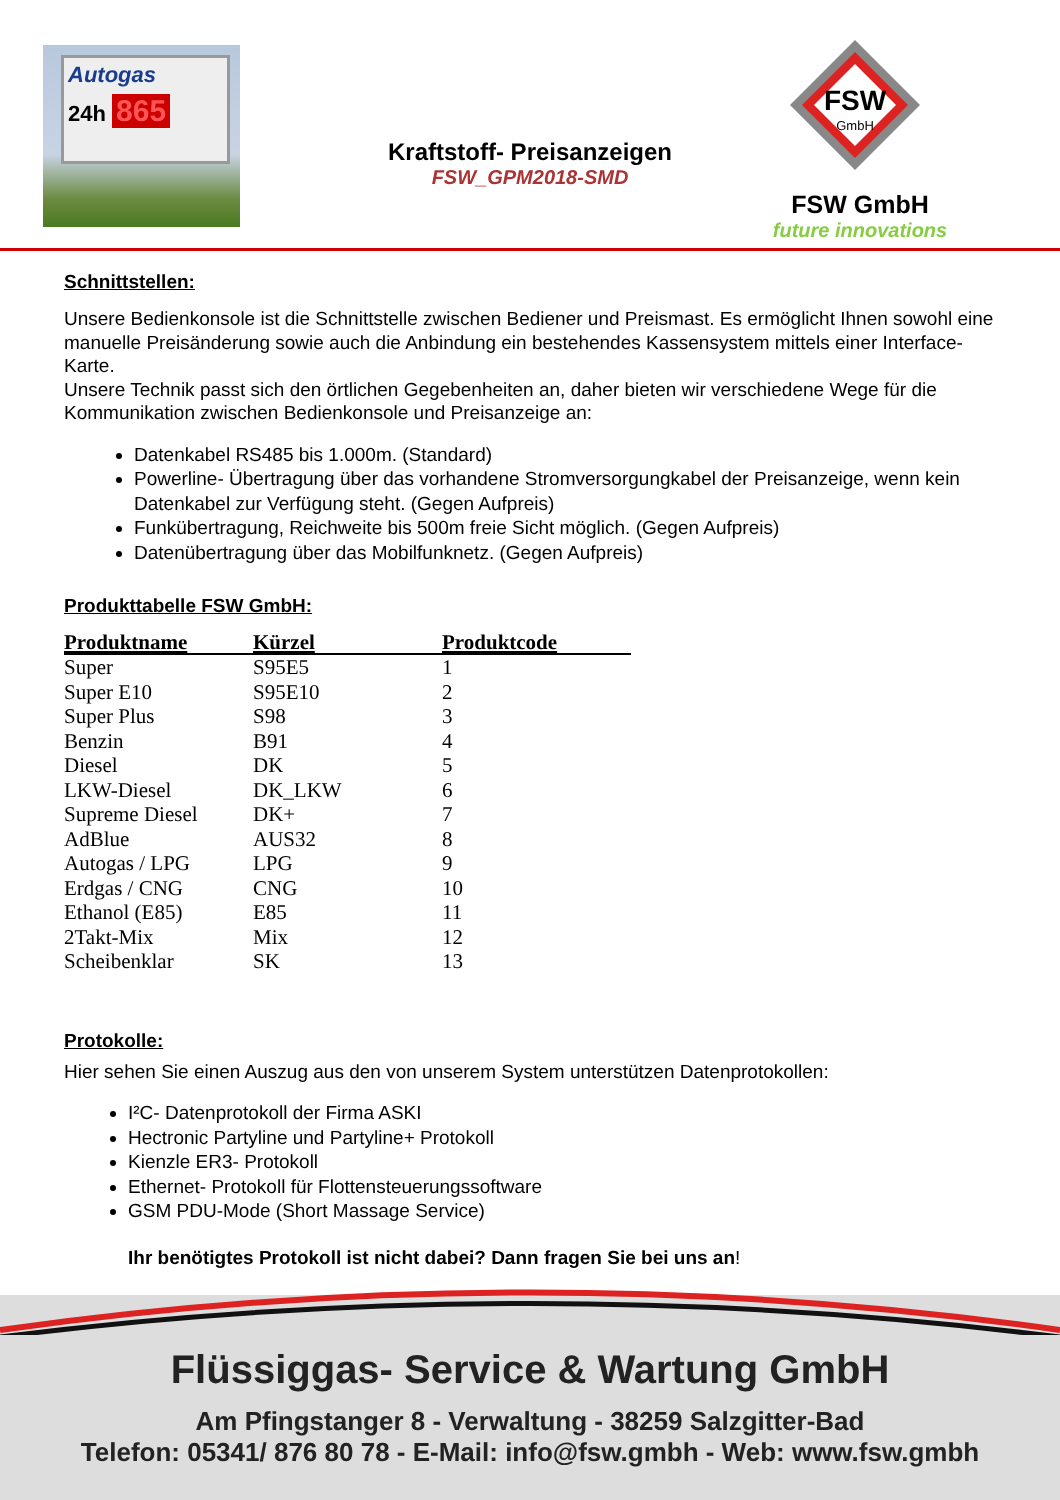Autogas
24h 865
Kraftstoff- Preisanzeigen
FSW_GPM2018-SMD
FSW
GmbH
FSW GmbH
future innovations
Schnittstellen:
Unsere Bedienkonsole ist die Schnittstelle zwischen Bediener und Preismast. Es ermöglicht Ihnen sowohl eine manuelle Preisänderung sowie auch die Anbindung ein bestehendes Kassensystem mittels einer Interface- Karte.
Unsere Technik passt sich den örtlichen Gegebenheiten an, daher bieten wir verschiedene Wege für die Kommunikation zwischen Bedienkonsole und Preisanzeige an:
Datenkabel RS485 bis 1.000m. (Standard)
Powerline- Übertragung über das vorhandene Stromversorgungkabel der Preisanzeige, wenn kein Datenkabel zur Verfügung steht. (Gegen Aufpreis)
Funkübertragung, Reichweite bis 500m freie Sicht möglich. (Gegen Aufpreis)
Datenübertragung über das Mobilfunknetz. (Gegen Aufpreis)
Produkttabelle FSW GmbH:
| Produktname | Kürzel | Produktcode |
| --- | --- | --- |
| Super | S95E5 | 1 |
| Super E10 | S95E10 | 2 |
| Super Plus | S98 | 3 |
| Benzin | B91 | 4 |
| Diesel | DK | 5 |
| LKW-Diesel | DK_LKW | 6 |
| Supreme Diesel | DK+ | 7 |
| AdBlue | AUS32 | 8 |
| Autogas / LPG | LPG | 9 |
| Erdgas / CNG | CNG | 10 |
| Ethanol (E85) | E85 | 11 |
| 2Takt-Mix | Mix | 12 |
| Scheibenklar | SK | 13 |
Protokolle:
Hier sehen Sie einen Auszug aus den von unserem System unterstützen Datenprotokollen:
I²C- Datenprotokoll der Firma ASKI
Hectronic Partyline und Partyline+ Protokoll
Kienzle ER3- Protokoll
Ethernet- Protokoll für Flottensteuerungssoftware
GSM PDU-Mode (Short Massage Service)
Ihr benötigtes Protokoll ist nicht dabei? Dann fragen Sie bei uns an!
Flüssiggas- Service & Wartung GmbH
Am Pfingstanger 8 - Verwaltung - 38259 Salzgitter-Bad
Telefon: 05341/ 876 80 78 - E-Mail: info@fsw.gmbh - Web: www.fsw.gmbh